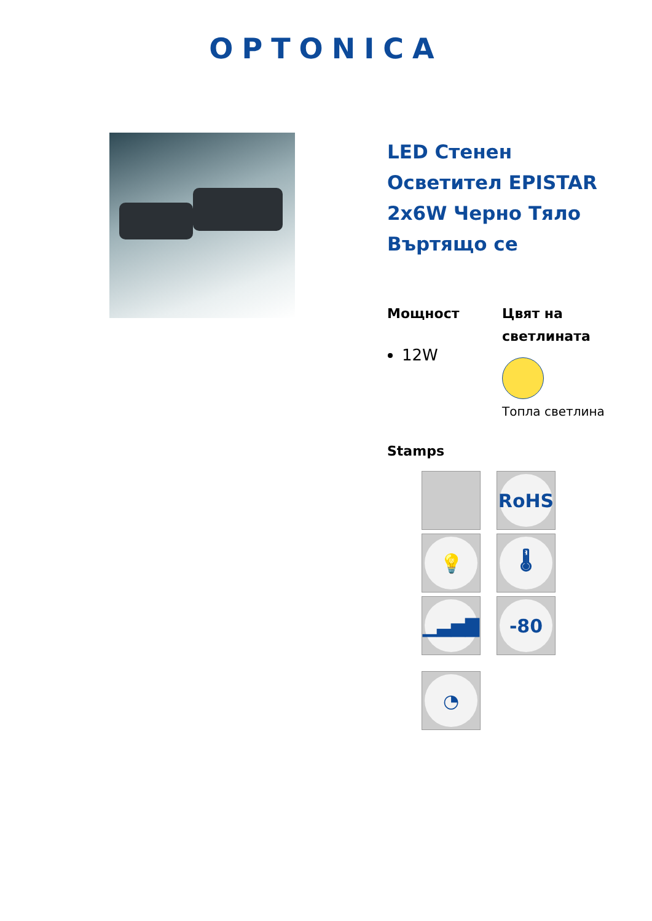OPTONICA
LED Стенен Осветител EPISTAR 2x6W Черно Тяло Въртящо се
Мощност
12W
Цвят на светлината
Топла светлина
Stamps
RoHS
💡
🌡
▁▃▅▇
-80
◔